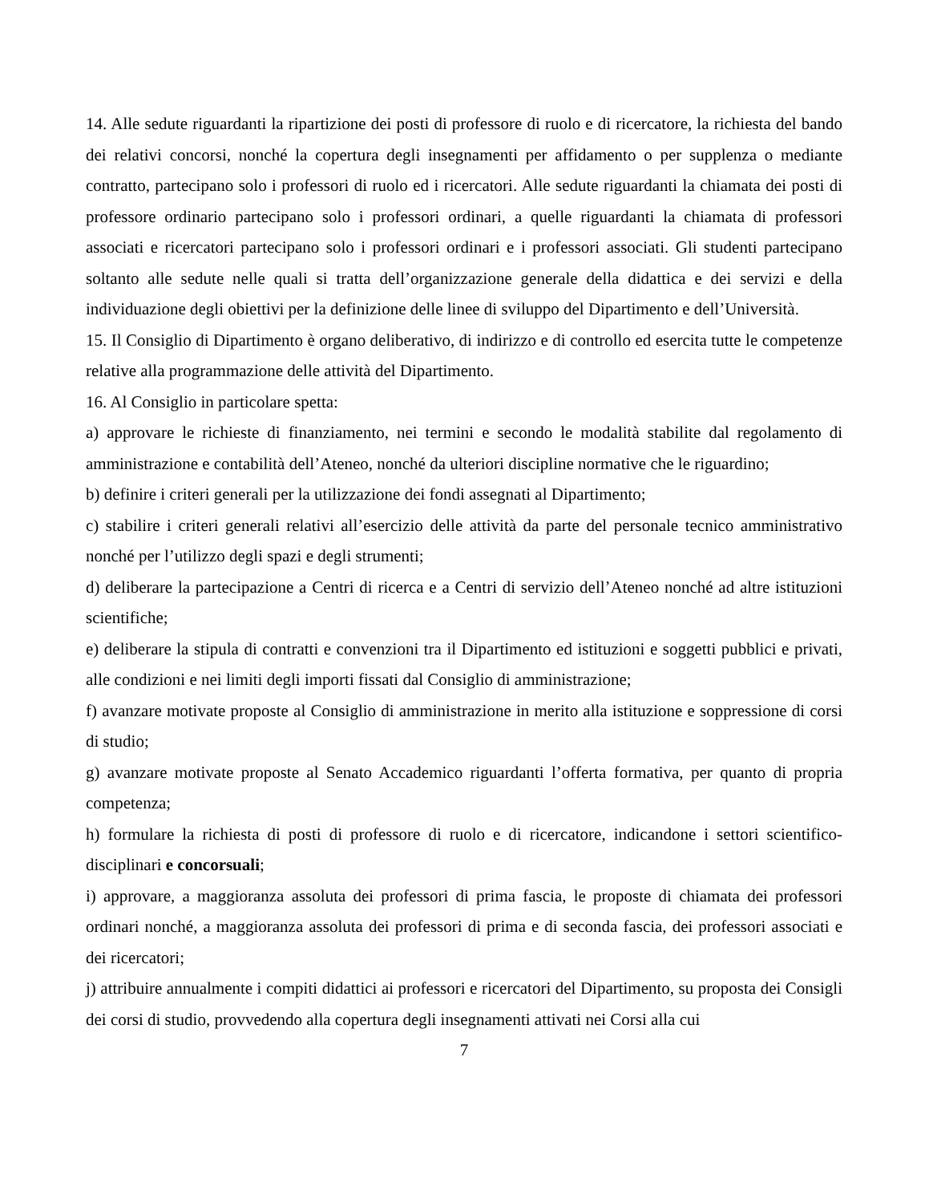14. Alle sedute riguardanti la ripartizione dei posti di professore di ruolo e di ricercatore, la richiesta del bando dei relativi concorsi, nonché la copertura degli insegnamenti per affidamento o per supplenza o mediante contratto, partecipano solo i professori di ruolo ed i ricercatori. Alle sedute riguardanti la chiamata dei posti di professore ordinario partecipano solo i professori ordinari, a quelle riguardanti la chiamata di professori associati e ricercatori partecipano solo i professori ordinari e i professori associati. Gli studenti partecipano soltanto alle sedute nelle quali si tratta dell’organizzazione generale della didattica e dei servizi e della individuazione degli obiettivi per la definizione delle linee di sviluppo del Dipartimento e dell’Università.
15. Il Consiglio di Dipartimento è organo deliberativo, di indirizzo e di controllo ed esercita tutte le competenze relative alla programmazione delle attività del Dipartimento.
16. Al Consiglio in particolare spetta:
a) approvare le richieste di finanziamento, nei termini e secondo le modalità stabilite dal regolamento di amministrazione e contabilità dell’Ateneo, nonché da ulteriori discipline normative che le riguardino;
b) definire i criteri generali per la utilizzazione dei fondi assegnati al Dipartimento;
c) stabilire i criteri generali relativi all’esercizio delle attività da parte del personale tecnico amministrativo nonché per l’utilizzo degli spazi e degli strumenti;
d) deliberare la partecipazione a Centri di ricerca e a Centri di servizio dell’Ateneo nonché ad altre istituzioni scientifiche;
e) deliberare la stipula di contratti e convenzioni tra il Dipartimento ed istituzioni e soggetti pubblici e privati, alle condizioni e nei limiti degli importi fissati dal Consiglio di amministrazione;
f) avanzare motivate proposte al Consiglio di amministrazione in merito alla istituzione e soppressione di corsi di studio;
g) avanzare motivate proposte al Senato Accademico riguardanti l’offerta formativa, per quanto di propria competenza;
h) formulare la richiesta di posti di professore di ruolo e di ricercatore, indicandone i settori scientifico-disciplinari e concorsuali;
i) approvare, a maggioranza assoluta dei professori di prima fascia, le proposte di chiamata dei professori ordinari nonché, a maggioranza assoluta dei professori di prima e di seconda fascia, dei professori associati e dei ricercatori;
j) attribuire annualmente i compiti didattici ai professori e ricercatori del Dipartimento, su proposta dei Consigli dei corsi di studio, provvedendo alla copertura degli insegnamenti attivati nei Corsi alla cui
7